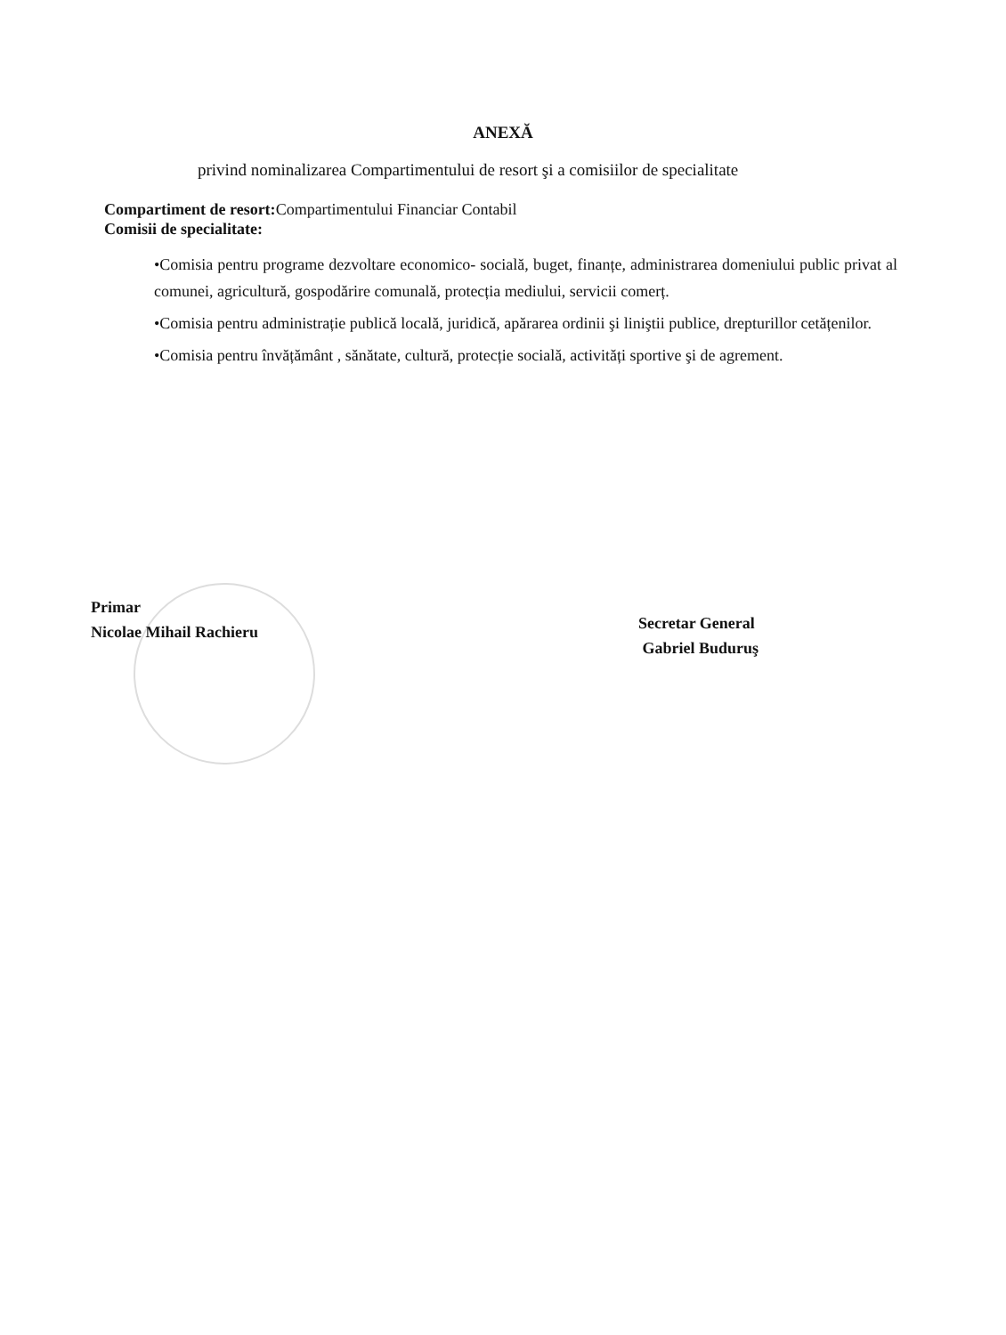ANEXĂ
privind nominalizarea Compartimentului de resort şi a comisiilor de specialitate
Compartiment de resort: Compartimentului Financiar Contabil
Comisii de specialitate:
•Comisia pentru programe dezvoltare economico- socială, buget, finanțe, administrarea domeniului public privat al comunei, agricultură, gospodărire comunală, protecția mediului, servicii comerț.
•Comisia pentru administrație publică locală, juridică, apărarea ordinii şi liniştii publice, drepturillor cetățenilor.
•Comisia pentru învățământ , sănătate, cultură, protecție socială, activități sportive şi de agrement.
Primar
Nicolae Mihail Rachieru
Secretar General
Gabriel Buduruş